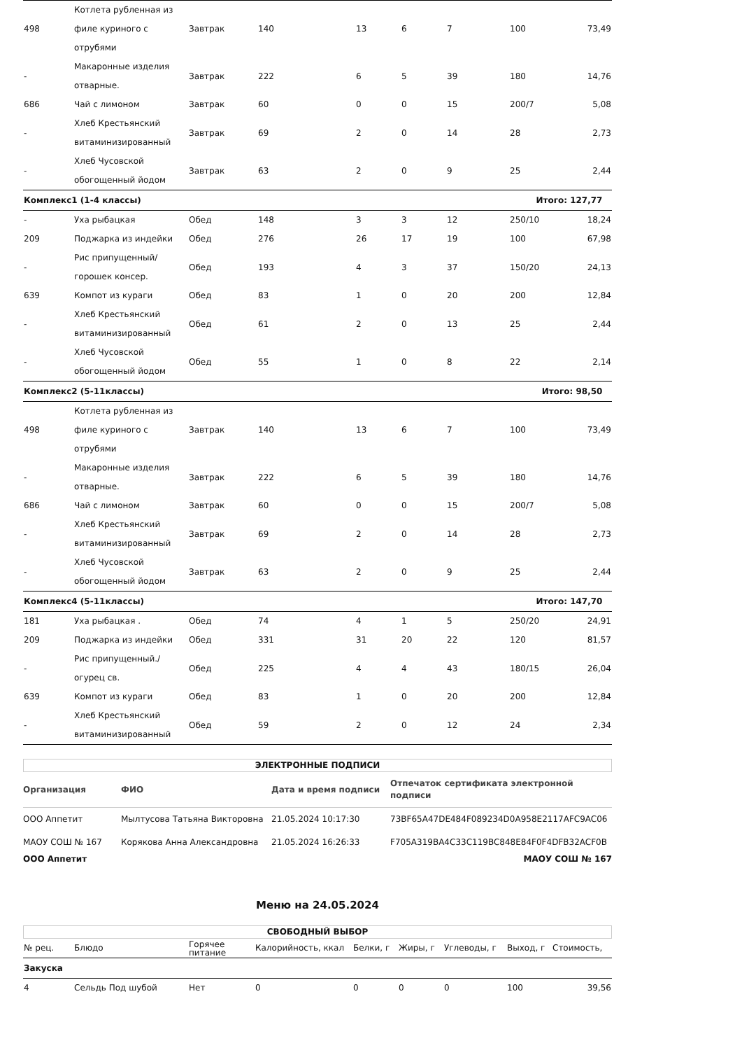| 498 | Котлета рубленная из филе куриного с отрубями | Завтрак | 140 | 13 | 6 | 7 | 100 | 73,49 |
| - | Макаронные изделия отварные. | Завтрак | 222 | 6 | 5 | 39 | 180 | 14,76 |
| 686 | Чай с лимоном | Завтрак | 60 | 0 | 0 | 15 | 200/7 | 5,08 |
| - | Хлеб Крестьянский витаминизированный | Завтрак | 69 | 2 | 0 | 14 | 28 | 2,73 |
| - | Хлеб Чусовской обогощенный йодом | Завтрак | 63 | 2 | 0 | 9 | 25 | 2,44 |
| Комплекс1 (1-4 классы) | | | | | | | Итого: 127,77 | |
| - | Уха рыбацкая | Обед | 148 | 3 | 3 | 12 | 250/10 | 18,24 |
| 209 | Поджарка из индейки | Обед | 276 | 26 | 17 | 19 | 100 | 67,98 |
| - | Рис припущенный/ горошек консер. | Обед | 193 | 4 | 3 | 37 | 150/20 | 24,13 |
| 639 | Компот из кураги | Обед | 83 | 1 | 0 | 20 | 200 | 12,84 |
| - | Хлеб Крестьянский витаминизированный | Обед | 61 | 2 | 0 | 13 | 25 | 2,44 |
| - | Хлеб Чусовской обогощенный йодом | Обед | 55 | 1 | 0 | 8 | 22 | 2,14 |
| Комплекс2 (5-11классы) | | | | | | | Итого: 98,50 | |
| 498 | Котлета рубленная из филе куриного с отрубями | Завтрак | 140 | 13 | 6 | 7 | 100 | 73,49 |
| - | Макаронные изделия отварные. | Завтрак | 222 | 6 | 5 | 39 | 180 | 14,76 |
| 686 | Чай с лимоном | Завтрак | 60 | 0 | 0 | 15 | 200/7 | 5,08 |
| - | Хлеб Крестьянский витаминизированный | Завтрак | 69 | 2 | 0 | 14 | 28 | 2,73 |
| - | Хлеб Чусовской обогощенный йодом | Завтрак | 63 | 2 | 0 | 9 | 25 | 2,44 |
| Комплекс4 (5-11классы) | | | | | | | Итого: 147,70 | |
| 181 | Уха рыбацкая . | Обед | 74 | 4 | 1 | 5 | 250/20 | 24,91 |
| 209 | Поджарка из индейки | Обед | 331 | 31 | 20 | 22 | 120 | 81,57 |
| - | Рис припущенный./ огурец св. | Обед | 225 | 4 | 4 | 43 | 180/15 | 26,04 |
| 639 | Компот из кураги | Обед | 83 | 1 | 0 | 20 | 200 | 12,84 |
| - | Хлеб Крестьянский витаминизированный | Обед | 59 | 2 | 0 | 12 | 24 | 2,34 |
ЭЛЕКТРОННЫЕ ПОДПИСИ
| Организация | ФИО | Дата и время подписи | Отпечаток сертификата электронной подписи |
| --- | --- | --- | --- |
| ООО Аппетит | Мылтусова Татьяна Викторовна | 21.05.2024 10:17:30 | 73BF65A47DE484F089234D0A958E2117AFC9AC06 |
| МАОУ СОШ № 167 | Корякова Анна Александровна | 21.05.2024 16:26:33 | F705A319BA4C33C119BC848E84F0F4DFB32ACF0B |
ООО Аппетит МАОУ СОШ № 167
Меню на 24.05.2024
СВОБОДНЫЙ ВЫБОР
| № рец. | Блюдо | Горячее питание | Калорийность, ккал | Белки, г | Жиры, г | Углеводы, г | Выход, г | Стоимость, |
| --- | --- | --- | --- | --- | --- | --- | --- | --- |
| Закуска | | | | | | | | |
| 4 | Сельдь Под шубой | Нет | 0 | 0 | 0 | 0 | 100 | 39,56 |